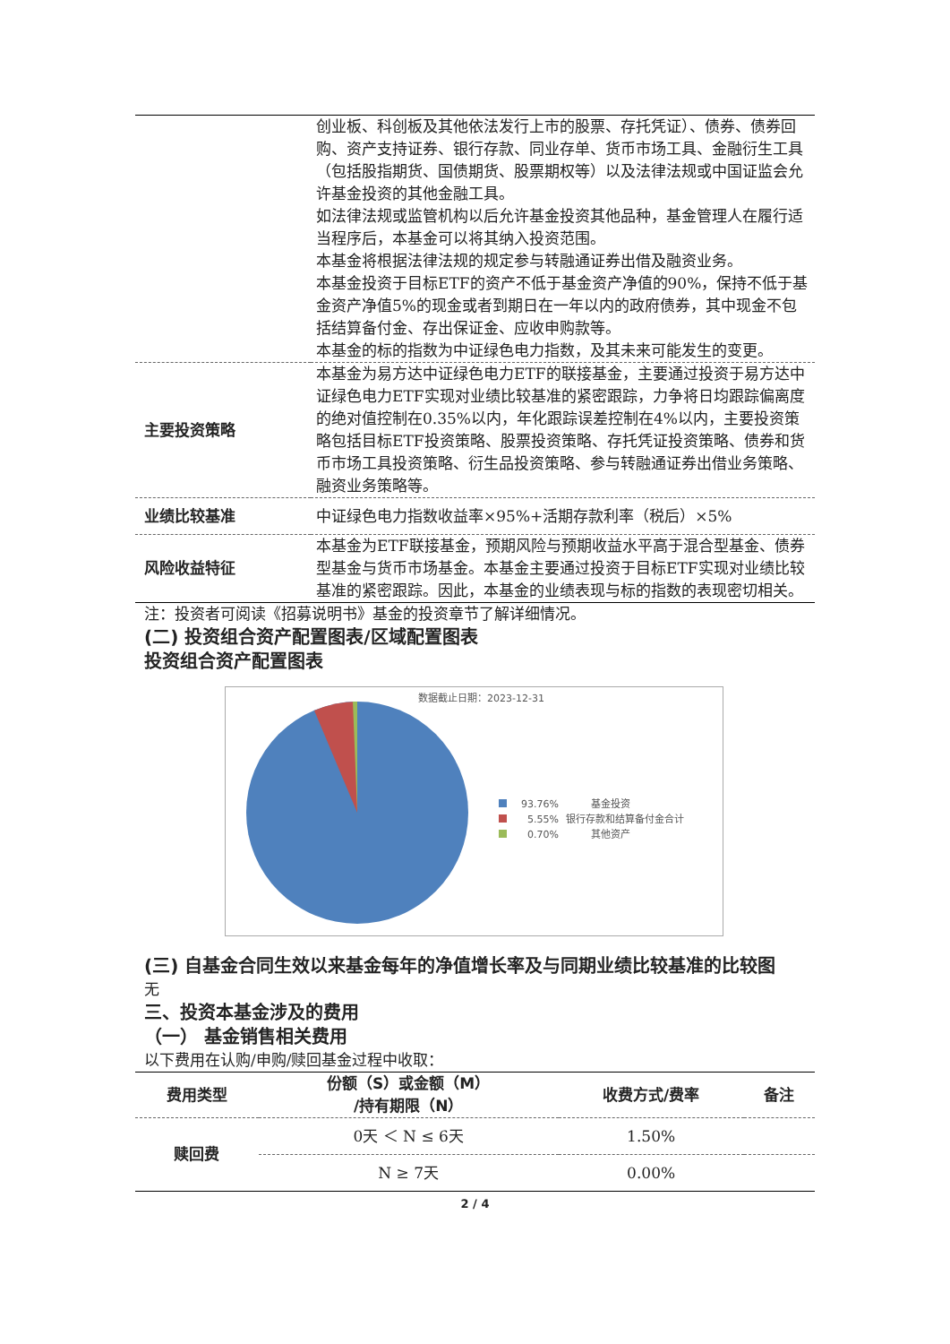| | 创业板、科创板及其他依法发行上市的股票、存托凭证）、债券、债券回购、资产支持证券、银行存款、同业存单、货币市场工具、金融衍生工具（包括股指期货、国债期货、股票期权等）以及法律法规或中国证监会允许基金投资的其他金融工具。 如法律法规或监管机构以后允许基金投资其他品种，基金管理人在履行适当程序后，本基金可以将其纳入投资范围。 本基金将根据法律法规的规定参与转融通证券出借及融资业务。 本基金投资于目标ETF的资产不低于基金资产净值的90%，保持不低于基金资产净值5%的现金或者到期日在一年以内的政府债券，其中现金不包括结算备付金、存出保证金、应收申购款等。 本基金的标的指数为中证绿色电力指数，及其未来可能发生的变更。 |
| 主要投资策略 | 本基金为易方达中证绿色电力ETF的联接基金，主要通过投资于易方达中证绿色电力ETF实现对业绩比较基准的紧密跟踪，力争将日均跟踪偏离度的绝对值控制在0.35%以内，年化跟踪误差控制在4%以内，主要投资策略包括目标ETF投资策略、股票投资策略、存托凭证投资策略、债券和货币市场工具投资策略、衍生品投资策略、参与转融通证券出借业务策略、融资业务策略等。 |
| 业绩比较基准 | 中证绿色电力指数收益率×95%+活期存款利率（税后）×5% |
| 风险收益特征 | 本基金为ETF联接基金，预期风险与预期收益水平高于混合型基金、债券型基金与货币市场基金。本基金主要通过投资于目标ETF实现对业绩比较基准的紧密跟踪。因此，本基金的业绩表现与标的指数的表现密切相关。 |
注：投资者可阅读《招募说明书》基金的投资章节了解详细情况。
(二) 投资组合资产配置图表/区域配置图表
投资组合资产配置图表
数据截止日期：2023-12-31
93.76%
基金投资
5.55%
银行存款和结算备付金合计
0.70%
其他资产
(三) 自基金合同生效以来基金每年的净值增长率及与同期业绩比较基准的比较图
无
三、投资本基金涉及的费用
（一） 基金销售相关费用
以下费用在认购/申购/赎回基金过程中收取：
| 费用类型 | 份额（S）或金额（M） /持有期限（N） | 收费方式/费率 | 备注 |
| --- | --- | --- | --- |
| 赎回费 | 0天 ＜ N ≤ 6天 | 1.50% | |
| | N ≥ 7天 | 0.00% | |
2 / 4